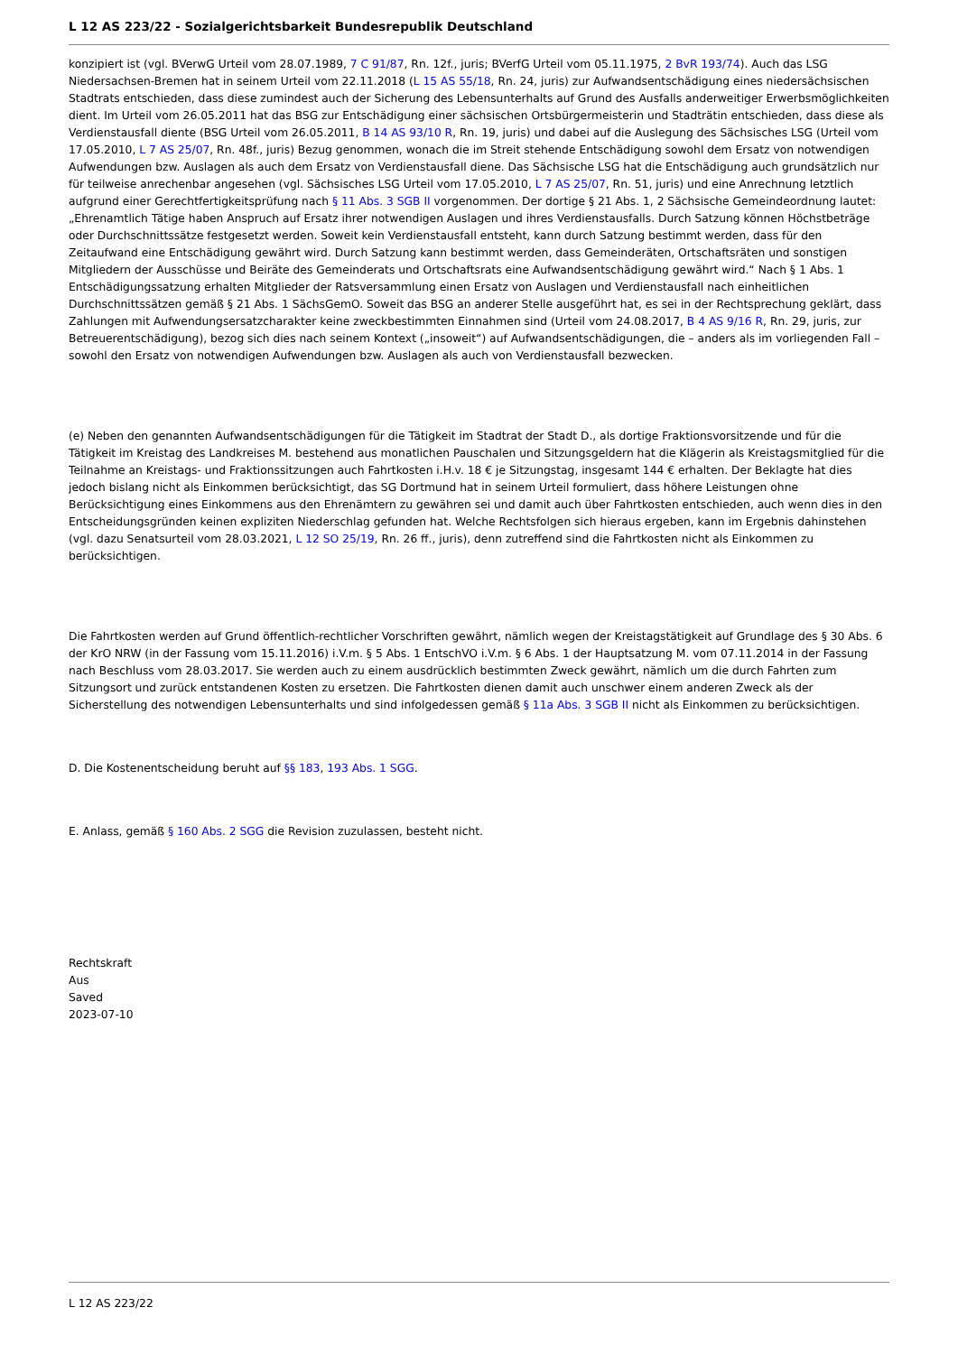L 12 AS 223/22 - Sozialgerichtsbarkeit Bundesrepublik Deutschland
konzipiert ist (vgl. BVerwG Urteil vom 28.07.1989, 7 C 91/87, Rn. 12f., juris; BVerfG Urteil vom 05.11.1975, 2 BvR 193/74). Auch das LSG Niedersachsen-Bremen hat in seinem Urteil vom 22.11.2018 (L 15 AS 55/18, Rn. 24, juris) zur Aufwandsentschädigung eines niedersächsischen Stadtrats entschieden, dass diese zumindest auch der Sicherung des Lebensunterhalts auf Grund des Ausfalls anderweitiger Erwerbsmöglichkeiten dient. Im Urteil vom 26.05.2011 hat das BSG zur Entschädigung einer sächsischen Ortsbürgermeisterin und Stadträtin entschieden, dass diese als Verdienstausfall diente (BSG Urteil vom 26.05.2011, B 14 AS 93/10 R, Rn. 19, juris) und dabei auf die Auslegung des Sächsisches LSG (Urteil vom 17.05.2010, L 7 AS 25/07, Rn. 48f., juris) Bezug genommen, wonach die im Streit stehende Entschädigung sowohl dem Ersatz von notwendigen Aufwendungen bzw. Auslagen als auch dem Ersatz von Verdienstausfall diene. Das Sächsische LSG hat die Entschädigung auch grundsätzlich nur für teilweise anrechenbar angesehen (vgl. Sächsisches LSG Urteil vom 17.05.2010, L 7 AS 25/07, Rn. 51, juris) und eine Anrechnung letztlich aufgrund einer Gerechtfertigkeitsprüfung nach § 11 Abs. 3 SGB II vorgenommen. Der dortige § 21 Abs. 1, 2 Sächsische Gemeindeordnung lautet: „Ehrenamtlich Tätige haben Anspruch auf Ersatz ihrer notwendigen Auslagen und ihres Verdienstausfalls. Durch Satzung können Höchstbeträge oder Durchschnittssätze festgesetzt werden. Soweit kein Verdienstausfall entsteht, kann durch Satzung bestimmt werden, dass für den Zeitaufwand eine Entschädigung gewährt wird. Durch Satzung kann bestimmt werden, dass Gemeinderäten, Ortschaftsräten und sonstigen Mitgliedern der Ausschüsse und Beiräte des Gemeinderats und Ortschaftsrats eine Aufwandsentschädigung gewährt wird.“ Nach § 1 Abs. 1 Entschädigungssatzung erhalten Mitglieder der Ratsversammlung einen Ersatz von Auslagen und Verdienstausfall nach einheitlichen Durchschnittssätzen gemäß § 21 Abs. 1 SächsGemO. Soweit das BSG an anderer Stelle ausgeführt hat, es sei in der Rechtsprechung geklärt, dass Zahlungen mit Aufwendungsersatzcharakter keine zweckbestimmten Einnahmen sind (Urteil vom 24.08.2017, B 4 AS 9/16 R, Rn. 29, juris, zur Betreuerentschädigung), bezog sich dies nach seinem Kontext („insoweit“) auf Aufwandsentschädigungen, die – anders als im vorliegenden Fall – sowohl den Ersatz von notwendigen Aufwendungen bzw. Auslagen als auch von Verdienstausfall bezwecken.
(e) Neben den genannten Aufwandsentschädigungen für die Tätigkeit im Stadtrat der Stadt D., als dortige Fraktionsvorsitzende und für die Tätigkeit im Kreistag des Landkreises M. bestehend aus monatlichen Pauschalen und Sitzungsgeldern hat die Klägerin als Kreistagsmitglied für die Teilnahme an Kreistags- und Fraktionssitzungen auch Fahrtkosten i.H.v. 18 € je Sitzungstag, insgesamt 144 € erhalten. Der Beklagte hat dies jedoch bislang nicht als Einkommen berücksichtigt, das SG Dortmund hat in seinem Urteil formuliert, dass höhere Leistungen ohne Berücksichtigung eines Einkommens aus den Ehrenämtern zu gewähren sei und damit auch über Fahrtkosten entschieden, auch wenn dies in den Entscheidungsgründen keinen expliziten Niederschlag gefunden hat. Welche Rechtsfolgen sich hieraus ergeben, kann im Ergebnis dahinstehen (vgl. dazu Senatsurteil vom 28.03.2021, L 12 SO 25/19, Rn. 26 ff., juris), denn zutreffend sind die Fahrtkosten nicht als Einkommen zu berücksichtigen.
Die Fahrtkosten werden auf Grund öffentlich-rechtlicher Vorschriften gewährt, nämlich wegen der Kreistagstätigkeit auf Grundlage des § 30 Abs. 6 der KrO NRW (in der Fassung vom 15.11.2016) i.V.m. § 5 Abs. 1 EntschVO i.V.m. § 6 Abs. 1 der Hauptsatzung M. vom 07.11.2014 in der Fassung nach Beschluss vom 28.03.2017. Sie werden auch zu einem ausdrücklich bestimmten Zweck gewährt, nämlich um die durch Fahrten zum Sitzungsort und zurück entstandenen Kosten zu ersetzen. Die Fahrtkosten dienen damit auch unschwer einem anderen Zweck als der Sicherstellung des notwendigen Lebensunterhalts und sind infolgedessen gemäß § 11a Abs. 3 SGB II nicht als Einkommen zu berücksichtigen.
D. Die Kostenentscheidung beruht auf §§ 183, 193 Abs. 1 SGG.
E. Anlass, gemäß § 160 Abs. 2 SGG die Revision zuzulassen, besteht nicht.
Rechtskraft
Aus
Saved
2023-07-10
L 12 AS 223/22